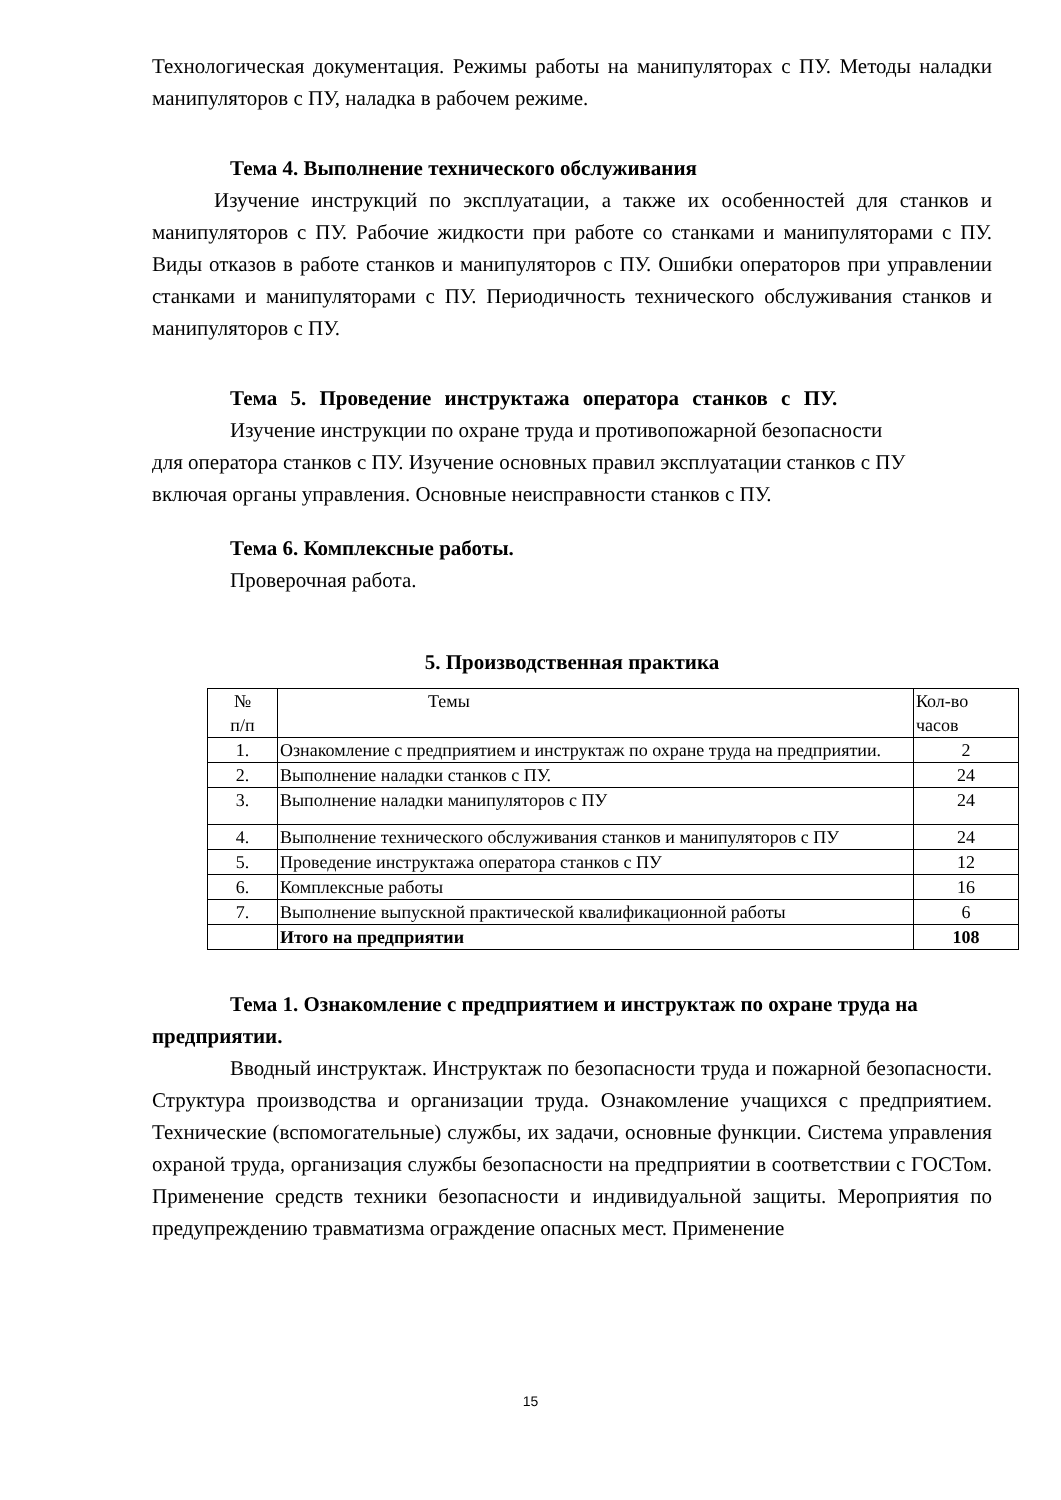Технологическая документация. Режимы работы на манипуляторах с ПУ. Методы наладки манипуляторов с ПУ, наладка в рабочем режиме.
Тема 4. Выполнение технического обслуживания
Изучение инструкций по эксплуатации, а также их особенностей для станков и манипуляторов с ПУ. Рабочие жидкости при работе со станками и манипуляторами с ПУ. Виды отказов в работе станков и манипуляторов с ПУ. Ошибки операторов при управлении станками и манипуляторами с ПУ. Периодичность технического обслуживания станков и манипуляторов с ПУ.
Тема 5. Проведение инструктажа оператора станков с ПУ.
Изучение инструкции по охране труда и противопожарной безопасности для оператора станков с ПУ. Изучение основных правил эксплуатации станков с ПУ включая органы управления. Основные неисправности станков с ПУ.
Тема 6. Комплексные работы.
Проверочная работа.
5. Производственная практика
| № п/п | Темы | Кол-во часов |
| 1. | Ознакомление с предприятием и инструктаж по охране труда на предприятии. | 2 |
| 2. | Выполнение наладки станков с ПУ. | 24 |
| 3. | Выполнение наладки манипуляторов с ПУ | 24 |
| 4. | Выполнение технического обслуживания станков и манипуляторов с ПУ | 24 |
| 5. | Проведение инструктажа оператора станков с ПУ | 12 |
| 6. | Комплексные работы | 16 |
| 7. | Выполнение выпускной практической квалификационной работы | 6 |
| | Итого на предприятии | 108 |
Тема 1. Ознакомление с предприятием и инструктаж по охране труда на предприятии.
Вводный инструктаж. Инструктаж по безопасности труда и пожарной безопасности. Структура производства и организации труда. Ознакомление учащихся с предприятием. Технические (вспомогательные) службы, их задачи, основные функции. Система управления охраной труда, организация службы безопасности на предприятии в соответствии с ГОСТом. Применение средств техники безопасности и индивидуальной защиты. Мероприятия по предупреждению травматизма ограждение опасных мест. Применение
15